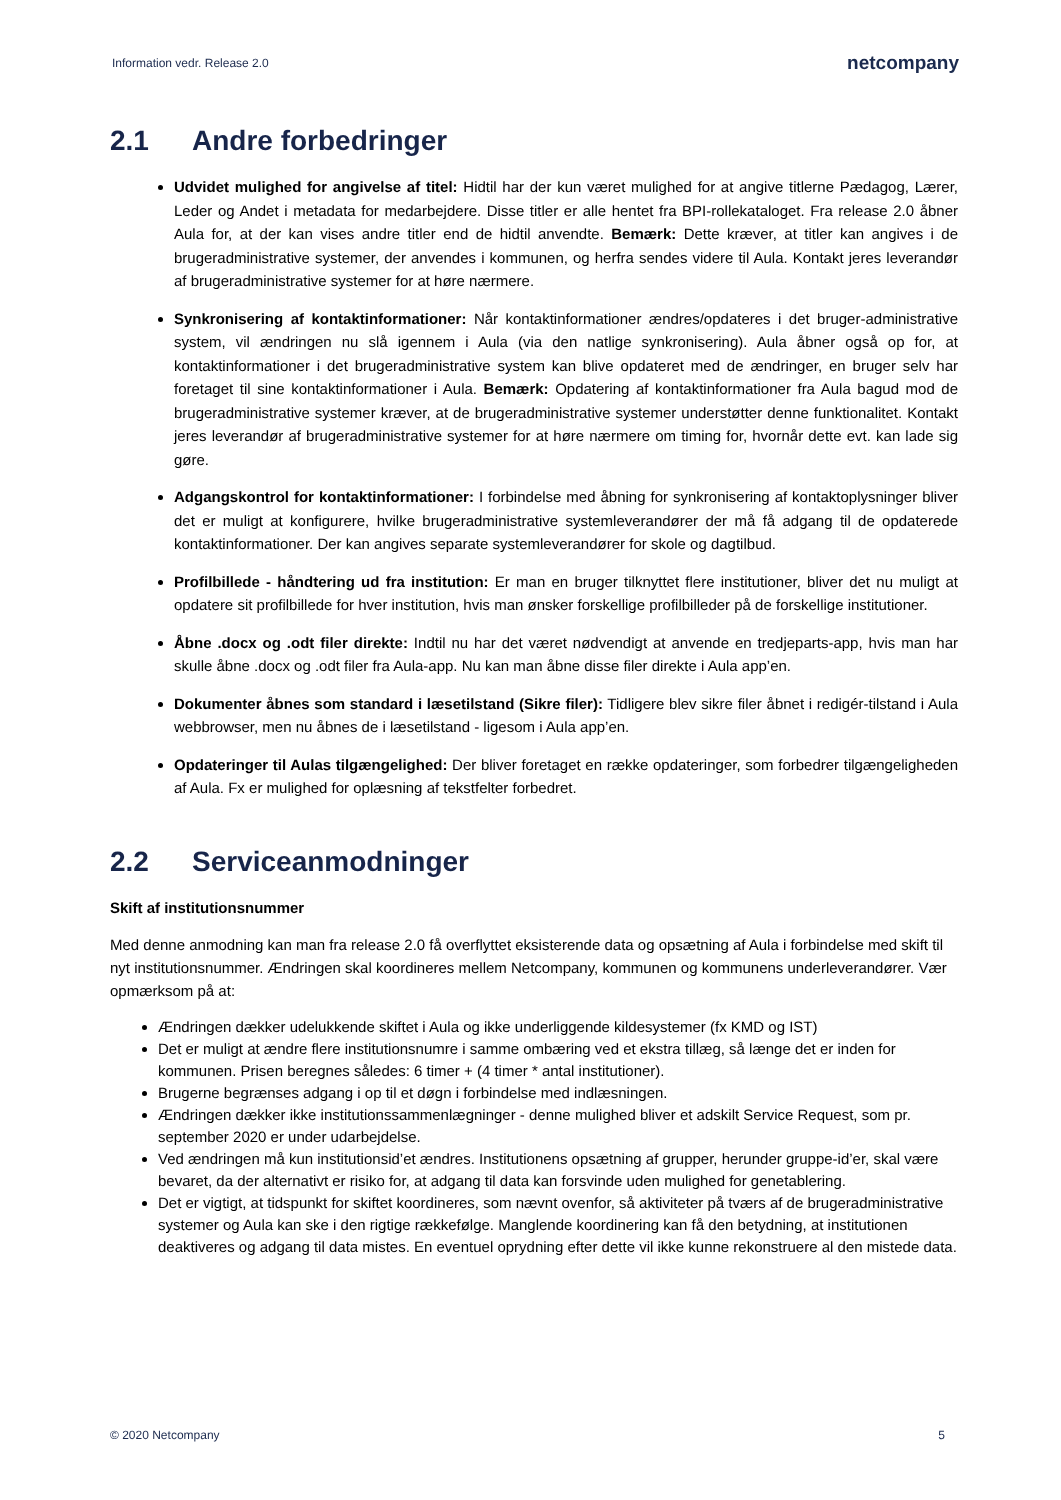Information vedr. Release 2.0 netcompany
2.1 Andre forbedringer
Udvidet mulighed for angivelse af titel: Hidtil har der kun været mulighed for at angive titlerne Pædagog, Lærer, Leder og Andet i metadata for medarbejdere. Disse titler er alle hentet fra BPI-rollekataloget. Fra release 2.0 åbner Aula for, at der kan vises andre titler end de hidtil anvendte. Bemærk: Dette kræver, at titler kan angives i de brugeradministrative systemer, der anvendes i kommunen, og herfra sendes videre til Aula. Kontakt jeres leverandør af brugeradministrative systemer for at høre nærmere.
Synkronisering af kontaktinformationer: Når kontaktinformationer ændres/opdateres i det bruger-administrative system, vil ændringen nu slå igennem i Aula (via den natlige synkronisering). Aula åbner også op for, at kontaktinformationer i det brugeradministrative system kan blive opdateret med de ændringer, en bruger selv har foretaget til sine kontaktinformationer i Aula. Bemærk: Opdatering af kontaktinformationer fra Aula bagud mod de brugeradministrative systemer kræver, at de brugeradministrative systemer understøtter denne funktionalitet. Kontakt jeres leverandør af brugeradministrative systemer for at høre nærmere om timing for, hvornår dette evt. kan lade sig gøre.
Adgangskontrol for kontaktinformationer: I forbindelse med åbning for synkronisering af kontaktoplysninger bliver det er muligt at konfigurere, hvilke brugeradministrative systemleverandører der må få adgang til de opdaterede kontaktinformationer. Der kan angives separate systemleverandører for skole og dagtilbud.
Profilbillede - håndtering ud fra institution: Er man en bruger tilknyttet flere institutioner, bliver det nu muligt at opdatere sit profilbillede for hver institution, hvis man ønsker forskellige profilbilleder på de forskellige institutioner.
Åbne .docx og .odt filer direkte: Indtil nu har det været nødvendigt at anvende en tredjeparts-app, hvis man har skulle åbne .docx og .odt filer fra Aula-app. Nu kan man åbne disse filer direkte i Aula app’en.
Dokumenter åbnes som standard i læsetilstand (Sikre filer): Tidligere blev sikre filer åbnet i redigér-tilstand i Aula webbrowser, men nu åbnes de i læsetilstand - ligesom i Aula app’en.
Opdateringer til Aulas tilgængelighed: Der bliver foretaget en række opdateringer, som forbedrer tilgængeligheden af Aula. Fx er mulighed for oplæsning af tekstfelter forbedret.
2.2 Serviceanmodninger
Skift af institutionsnummer
Med denne anmodning kan man fra release 2.0 få overflyttet eksisterende data og opsætning af Aula i forbindelse med skift til nyt institutionsnummer. Ændringen skal koordineres mellem Netcompany, kommunen og kommunens underleverandører. Vær opmærksom på at:
Ændringen dækker udelukkende skiftet i Aula og ikke underliggende kildesystemer (fx KMD og IST)
Det er muligt at ændre flere institutionsnumre i samme ombæring ved et ekstra tillæg, så længe det er inden for kommunen. Prisen beregnes således: 6 timer + (4 timer * antal institutioner).
Brugerne begrænses adgang i op til et døgn i forbindelse med indlæsningen.
Ændringen dækker ikke institutionssammenlægninger - denne mulighed bliver et adskilt Service Request, som pr. september 2020 er under udarbejdelse.
Ved ændringen må kun institutionsid’et ændres. Institutionens opsætning af grupper, herunder gruppe-id’er, skal være bevaret, da der alternativt er risiko for, at adgang til data kan forsvinde uden mulighed for genetablering.
Det er vigtigt, at tidspunkt for skiftet koordineres, som nævnt ovenfor, så aktiviteter på tværs af de brugeradministrative systemer og Aula kan ske i den rigtige rækkefølge. Manglende koordinering kan få den betydning, at institutionen deaktiveres og adgang til data mistes. En eventuel oprydning efter dette vil ikke kunne rekonstruere al den mistede data.
© 2020 Netcompany 5